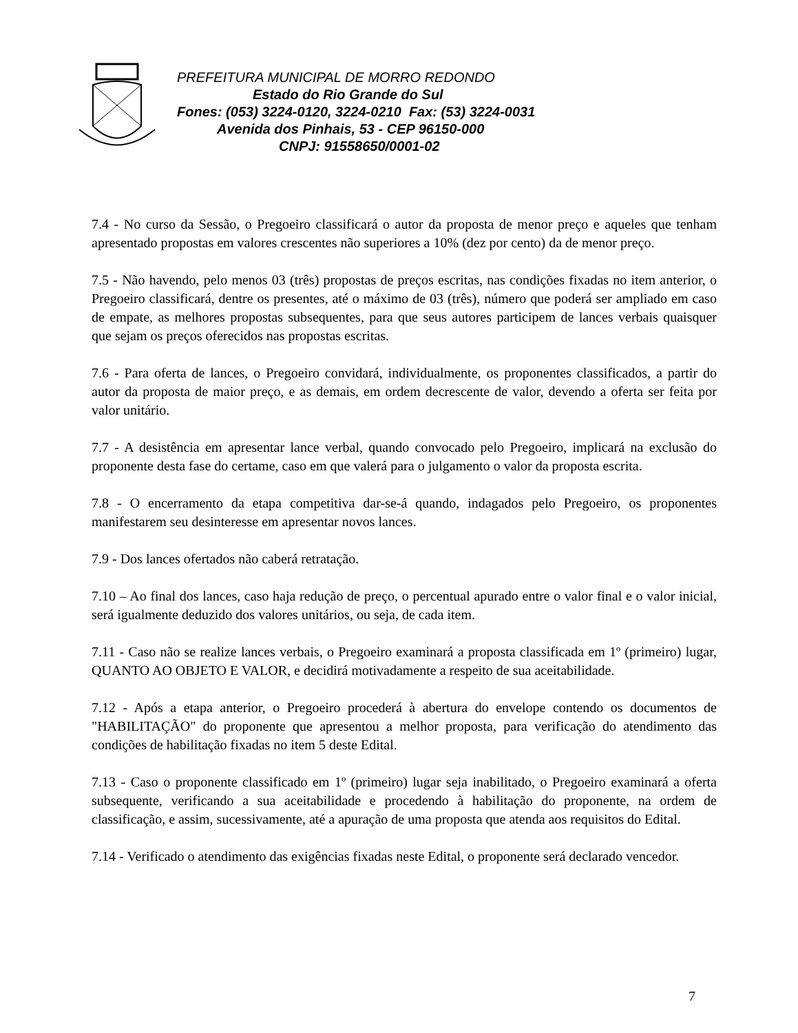PREFEITURA MUNICIPAL DE MORRO REDONDO
Estado do Rio Grande do Sul
Fones: (053) 3224-0120, 3224-0210 Fax: (53) 3224-0031
Avenida dos Pinhais, 53 - CEP 96150-000
CNPJ: 91558650/0001-02
7.4 - No curso da Sessão, o Pregoeiro classificará o autor da proposta de menor preço e aqueles que tenham apresentado propostas em valores crescentes não superiores a 10% (dez por cento) da de menor preço.
7.5 - Não havendo, pelo menos 03 (três) propostas de preços escritas, nas condições fixadas no item anterior, o Pregoeiro classificará, dentre os presentes, até o máximo de 03 (três), número que poderá ser ampliado em caso de empate, as melhores propostas subsequentes, para que seus autores participem de lances verbais quaisquer que sejam os preços oferecidos nas propostas escritas.
7.6 - Para oferta de lances, o Pregoeiro convidará, individualmente, os proponentes classificados, a partir do autor da proposta de maior preço, e as demais, em ordem decrescente de valor, devendo a oferta ser feita por valor unitário.
7.7 - A desistência em apresentar lance verbal, quando convocado pelo Pregoeiro, implicará na exclusão do proponente desta fase do certame, caso em que valerá para o julgamento o valor da proposta escrita.
7.8 - O encerramento da etapa competitiva dar-se-á quando, indagados pelo Pregoeiro, os proponentes manifestarem seu desinteresse em apresentar novos lances.
7.9 - Dos lances ofertados não caberá retratação.
7.10 – Ao final dos lances, caso haja redução de preço, o percentual apurado entre o valor final e o valor inicial, será igualmente deduzido dos valores unitários, ou seja, de cada item.
7.11 - Caso não se realize lances verbais, o Pregoeiro examinará a proposta classificada em 1º (primeiro) lugar, QUANTO AO OBJETO E VALOR, e decidirá motivadamente a respeito de sua aceitabilidade.
7.12 - Após a etapa anterior, o Pregoeiro procederá à abertura do envelope contendo os documentos de "HABILITAÇÃO" do proponente que apresentou a melhor proposta, para verificação do atendimento das condições de habilitação fixadas no item 5 deste Edital.
7.13 - Caso o proponente classificado em 1º (primeiro) lugar seja inabilitado, o Pregoeiro examinará a oferta subsequente, verificando a sua aceitabilidade e procedendo à habilitação do proponente, na ordem de classificação, e assim, sucessivamente, até a apuração de uma proposta que atenda aos requisitos do Edital.
7.14 - Verificado o atendimento das exigências fixadas neste Edital, o proponente será declarado vencedor.
7